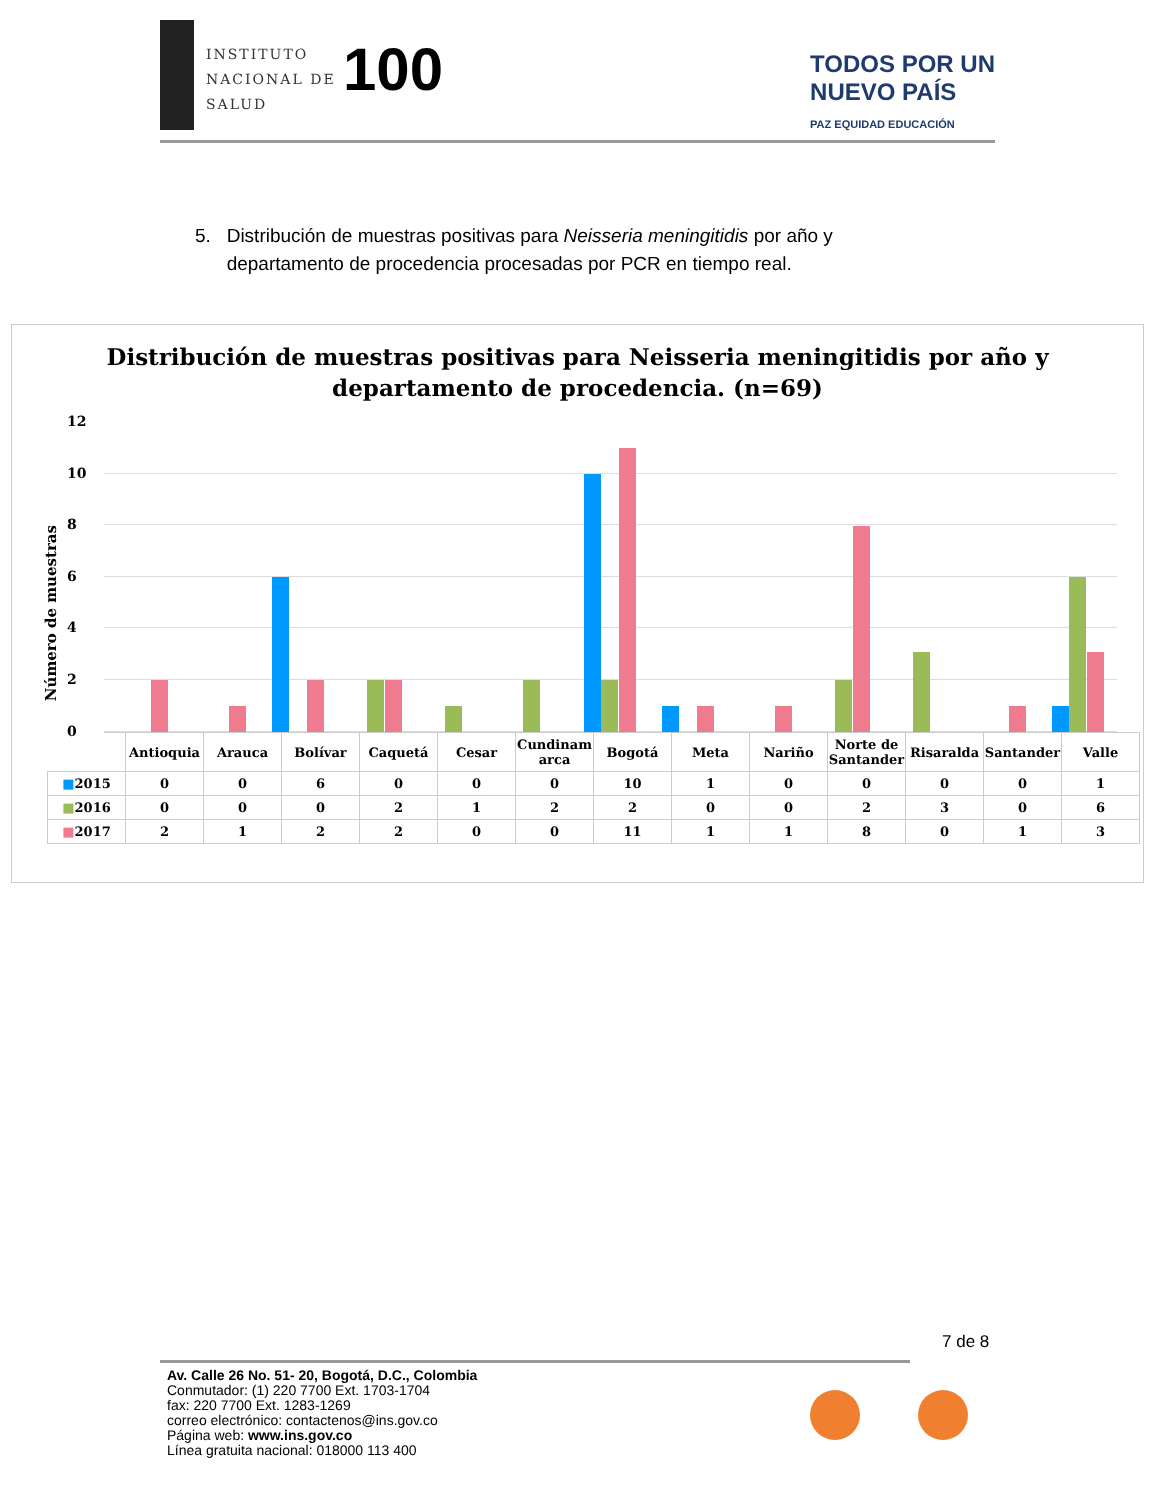INSTITUTO
NACIONAL DE
SALUD
100
TODOS POR UN
NUEVO PAÍS
PAZ EQUIDAD EDUCACIÓN
5. Distribución de muestras positivas para Neisseria meningitidis por año y
departamento de procedencia procesadas por PCR en tiempo real.
Distribución de muestras positivas para Neisseria meningitidis por año y
departamento de procedencia. (n=69)
Número de muestras
12
10
8
6
4
2
0
| | Antioquia | Arauca | Bolívar | Caquetá | Cesar | Cundinam arca | Bogotá | Meta | Nariño | Norte de Santander | Risaralda | Santander | Valle |
| --- | --- | --- | --- | --- | --- | --- | --- | --- | --- | --- | --- | --- | --- |
| ■ 2015 | 0 | 0 | 6 | 0 | 0 | 0 | 10 | 1 | 0 | 0 | 0 | 0 | 1 |
| ■ 2016 | 0 | 0 | 0 | 2 | 1 | 2 | 2 | 0 | 0 | 2 | 3 | 0 | 6 |
| ■ 2017 | 2 | 1 | 2 | 2 | 0 | 0 | 11 | 1 | 1 | 8 | 0 | 1 | 3 |
7 de 8
Av. Calle 26 No. 51- 20, Bogotá, D.C., Colombia
Conmutador: (1) 220 7700 Ext. 1703-1704
fax: 220 7700 Ext. 1283-1269
correo electrónico: contactenos@ins.gov.co
Página web: www.ins.gov.co
Línea gratuita nacional: 018000 113 400